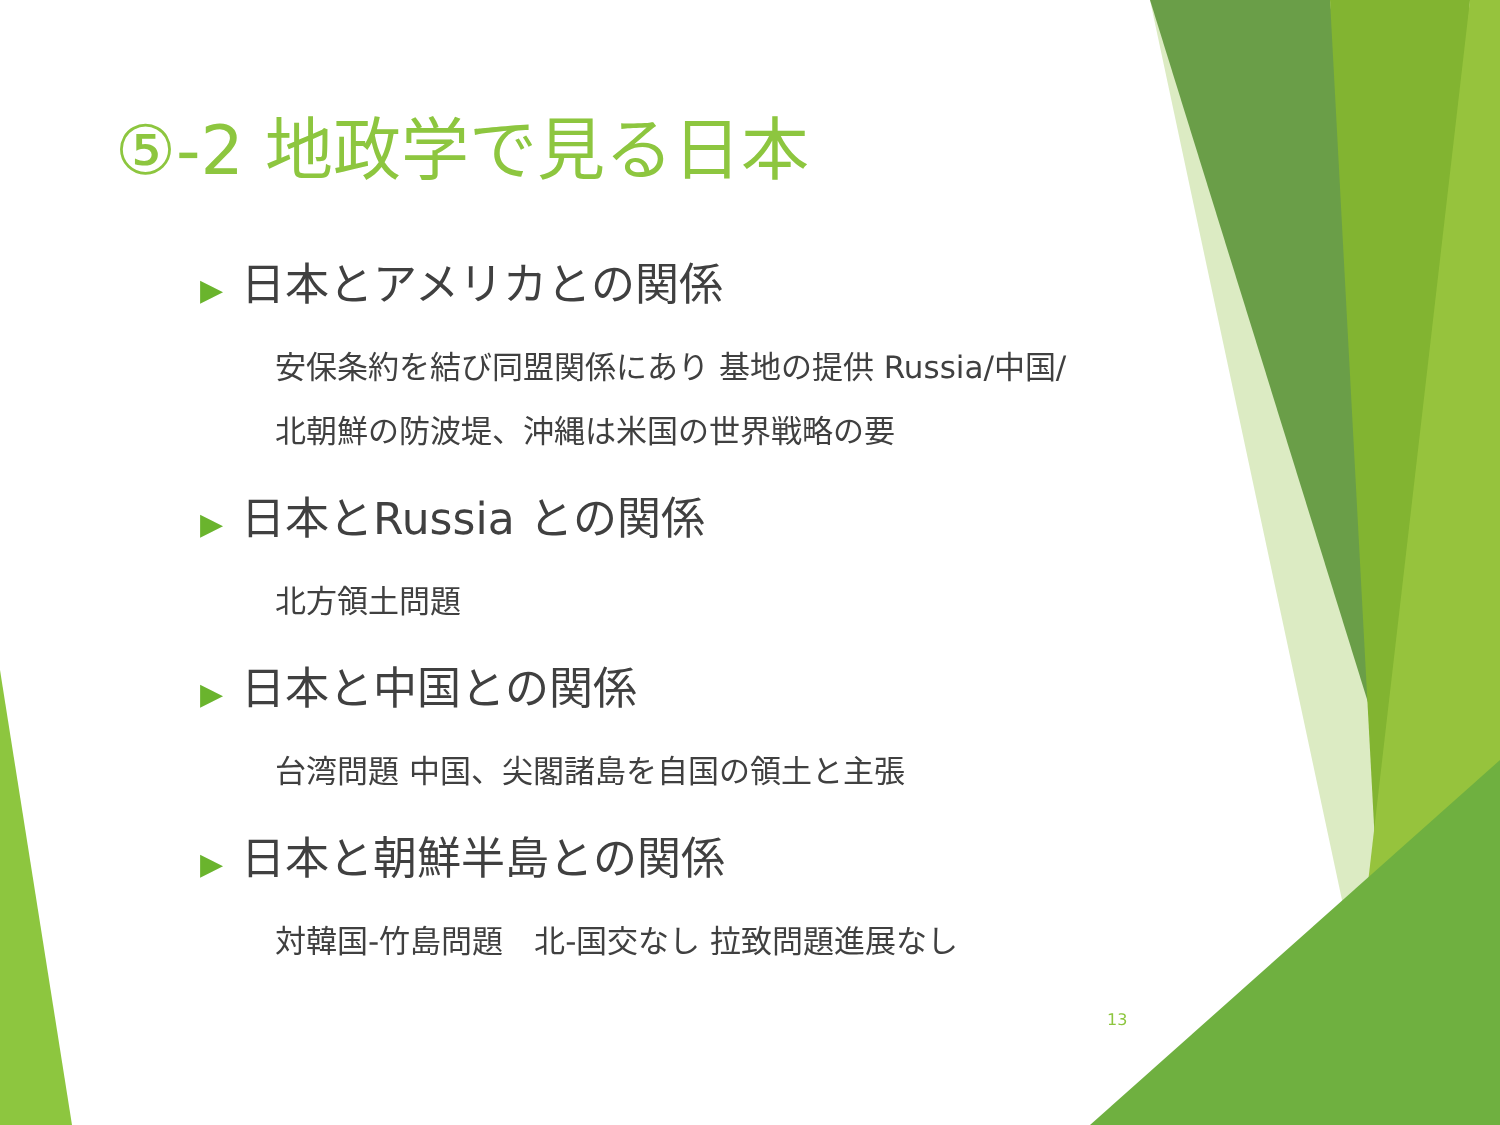⑤-2 地政学で見る日本
▶ 日本とアメリカとの関係
安保条約を結び同盟関係にあり 基地の提供 Russia/中国/
北朝鮮の防波堤、沖縄は米国の世界戦略の要
▶ 日本とRussia との関係
北方領土問題
▶ 日本と中国との関係
台湾問題 中国、尖閣諸島を自国の領土と主張
▶ 日本と朝鮮半島との関係
対韓国-竹島問題　北-国交なし 拉致問題進展なし
13